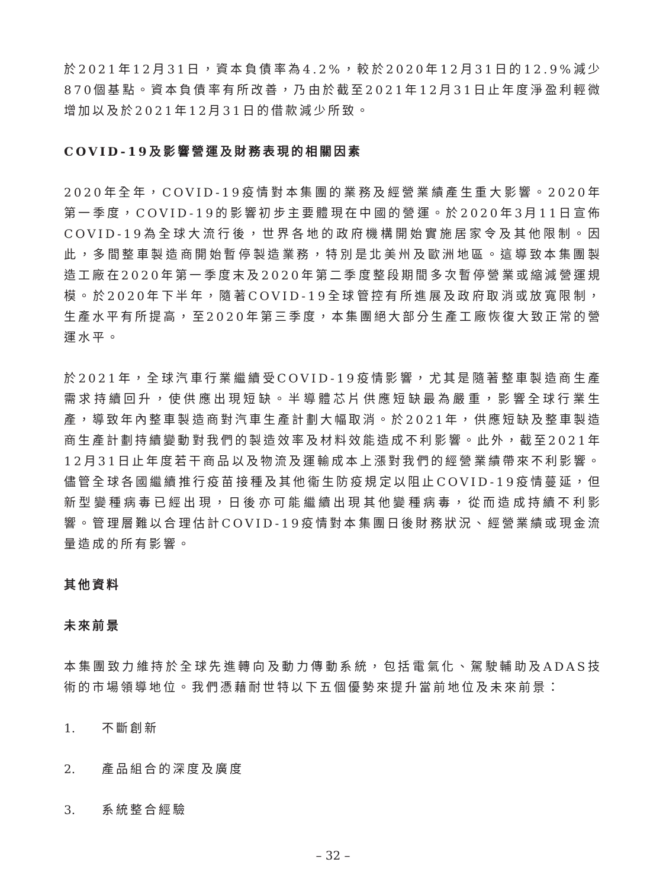於2021年12月31日，資本負債率為4.2%，較於2020年12月31日的12.9%減少870個基點。資本負債率有所改善，乃由於截至2021年12月31日止年度淨盈利輕微增加以及於2021年12月31日的借款減少所致。
COVID-19及影響營運及財務表現的相關因素
2020年全年，COVID-19疫情對本集團的業務及經營業績產生重大影響。2020年第一季度，COVID-19的影響初步主要體現在中國的營運。於2020年3月11日宣佈COVID-19為全球大流行後，世界各地的政府機構開始實施居家令及其他限制。因此，多間整車製造商開始暫停製造業務，特別是北美州及歐洲地區。這導致本集團製造工廠在2020年第一季度末及2020年第二季度整段期間多次暫停營業或縮減營運規模。於2020年下半年，隨著COVID-19全球管控有所進展及政府取消或放寬限制，生產水平有所提高，至2020年第三季度，本集團絕大部分生產工廠恢復大致正常的營運水平。
於2021年，全球汽車行業繼續受COVID-19疫情影響，尤其是隨著整車製造商生產需求持續回升，使供應出現短缺。半導體芯片供應短缺最為嚴重，影響全球行業生產，導致年內整車製造商對汽車生產計劃大幅取消。於2021年，供應短缺及整車製造商生產計劃持續變動對我們的製造效率及材料效能造成不利影響。此外，截至2021年12月31日止年度若干商品以及物流及運輸成本上漲對我們的經營業績帶來不利影響。儘管全球各國繼續推行疫苗接種及其他衞生防疫規定以阻止COVID-19疫情蔓延，但新型變種病毒已經出現，日後亦可能繼續出現其他變種病毒，從而造成持續不利影響。管理層難以合理估計COVID-19疫情對本集團日後財務狀況、經營業績或現金流量造成的所有影響。
其他資料
未來前景
本集團致力維持於全球先進轉向及動力傳動系統，包括電氣化、駕駛輔助及ADAS技術的市場領導地位。我們憑藉耐世特以下五個優勢來提升當前地位及未來前景：
1. 不斷創新
2. 產品組合的深度及廣度
3. 系統整合經驗
– 32 –